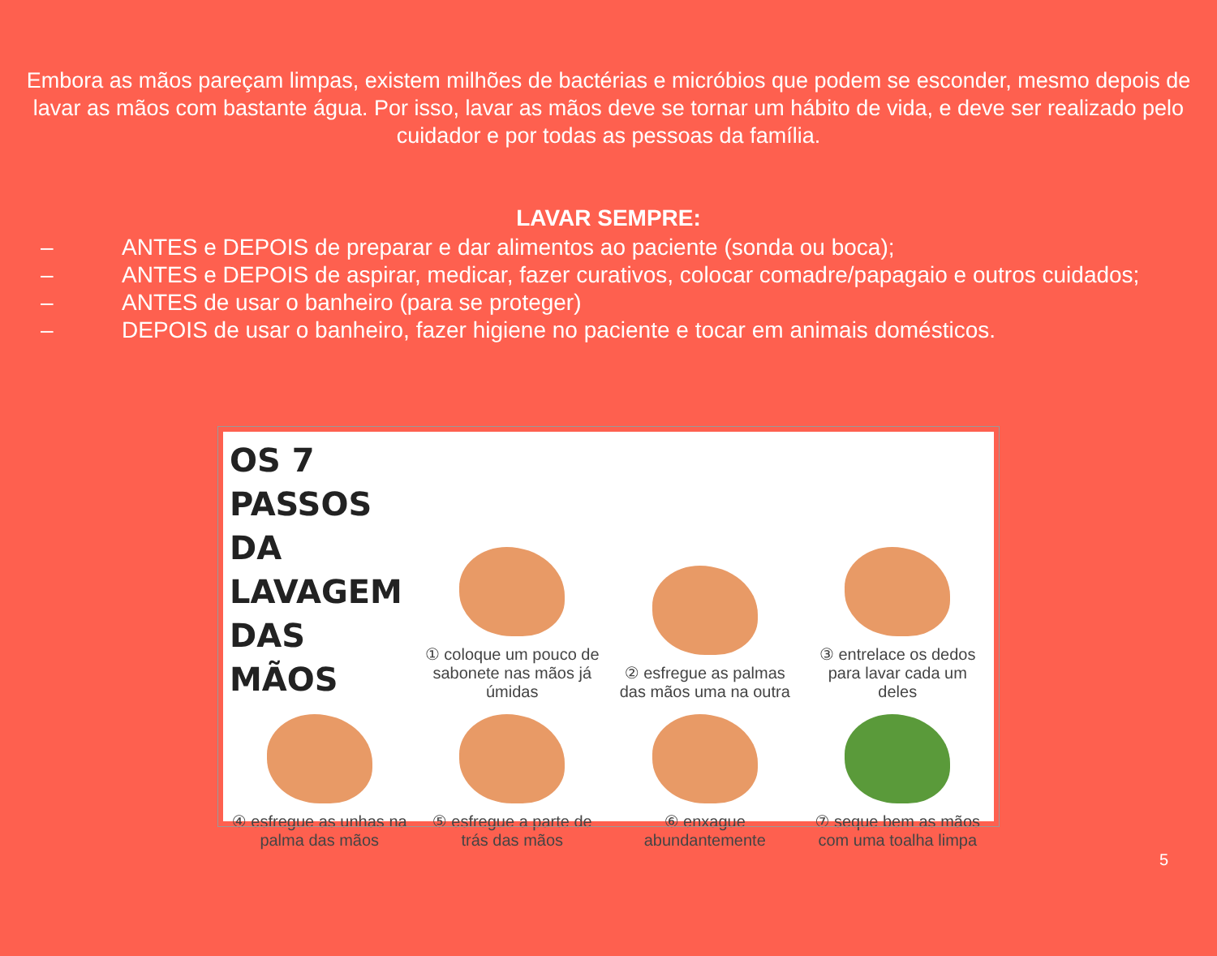Embora as mãos pareçam limpas, existem milhões de bactérias e micróbios que podem se esconder, mesmo depois de lavar as mãos com bastante água. Por isso, lavar as mãos deve se tornar um hábito de vida, e deve ser realizado pelo cuidador e por todas as pessoas da família.
LAVAR SEMPRE:
– ANTES e DEPOIS de preparar e dar alimentos ao paciente (sonda ou boca);
– ANTES e DEPOIS de aspirar, medicar, fazer curativos, colocar comadre/papagaio e outros cuidados;
– ANTES de usar o banheiro (para se proteger)
– DEPOIS de usar o banheiro, fazer higiene no paciente e tocar em animais domésticos.
OS 7 PASSOS
DA LAVAGEM
DAS MÃOS
① coloque um pouco de sabonete nas mãos já úmidas
② esfregue as palmas das mãos uma na outra
③ entrelace os dedos para lavar cada um deles
④ esfregue as unhas na palma das mãos
⑤ esfregue a parte de trás das mãos
⑥ enxague abundantemente
⑦ seque bem as mãos com uma toalha limpa
5